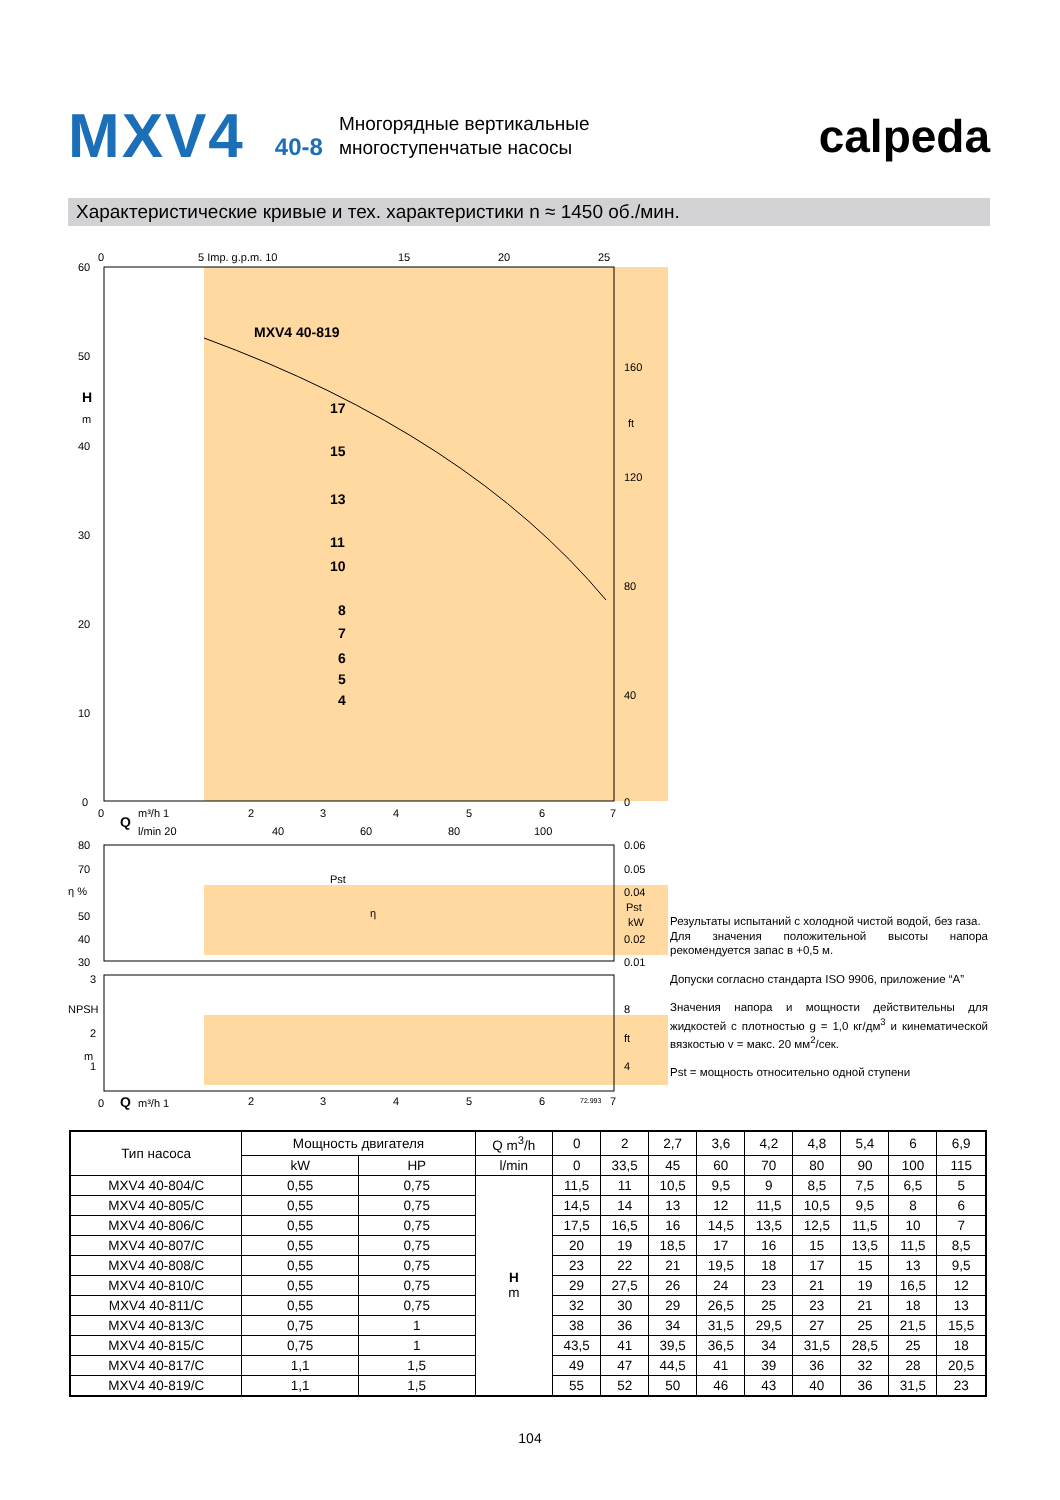MXV4 40-8 Многорядные вертикальные
многоступенчатые насосы calpeda
Характеристические кривые и тех. характеристики n ≈ 1450 об./мин.
60
50
40
30
20
10
0
H
m
0
5 Imp. g.p.m. 10
15
20
25
160
ft
120
80
40
0
MXV4 40-819
17
15
13
11
10
8
7
6
5
4
0
m³/h 1
2
3
4
5
6
7
Q
l/min 20
40
60
80
100
80
70
η %
50
40
30
Pst
η
0.06
0.05
0.04
Pst
kW
0.02
0.01
3
NPSH
2
m
1
8
ft
4
0
Q
m³/h 1
2
3
4
5
6
72.993
7
Результаты испытаний с холодной чистой водой, без газа.
Для значения положительной высоты напора рекомендуется запас в +0,5 м.
Допуски согласно стандарта ISO 9906, приложение “A”
Значения напора и мощности действительны для жидкостей с плотностью g = 1,0 кг/дм<sup>3</sup> и кинематической вязкостью v = макс. 20 мм<sup>2</sup>/сек.
Pst = мощность относительно одной ступени
| Тип насоса | Мощность двигателя | | Q m<sup>3</sup>/h | 0 | 2 | 2,7 | 3,6 | 4,2 | 4,8 | 5,4 | 6 | 6,9 |
| --- | --- | --- | --- | --- | --- | --- | --- | --- | --- | --- | --- | --- |
| | kW | HP | l/min | 0 | 33,5 | 45 | 60 | 70 | 80 | 90 | 100 | 115 |
| MXV4 40-804/C | 0,55 | 0,75 | H m | 11,5 | 11 | 10,5 | 9,5 | 9 | 8,5 | 7,5 | 6,5 | 5 |
| MXV4 40-805/C | 0,55 | 0,75 | | 14,5 | 14 | 13 | 12 | 11,5 | 10,5 | 9,5 | 8 | 6 |
| MXV4 40-806/C | 0,55 | 0,75 | | 17,5 | 16,5 | 16 | 14,5 | 13,5 | 12,5 | 11,5 | 10 | 7 |
| MXV4 40-807/C | 0,55 | 0,75 | | 20 | 19 | 18,5 | 17 | 16 | 15 | 13,5 | 11,5 | 8,5 |
| MXV4 40-808/C | 0,55 | 0,75 | | 23 | 22 | 21 | 19,5 | 18 | 17 | 15 | 13 | 9,5 |
| MXV4 40-810/C | 0,55 | 0,75 | | 29 | 27,5 | 26 | 24 | 23 | 21 | 19 | 16,5 | 12 |
| MXV4 40-811/C | 0,55 | 0,75 | | 32 | 30 | 29 | 26,5 | 25 | 23 | 21 | 18 | 13 |
| MXV4 40-813/C | 0,75 | 1 | | 38 | 36 | 34 | 31,5 | 29,5 | 27 | 25 | 21,5 | 15,5 |
| MXV4 40-815/C | 0,75 | 1 | | 43,5 | 41 | 39,5 | 36,5 | 34 | 31,5 | 28,5 | 25 | 18 |
| MXV4 40-817/C | 1,1 | 1,5 | | 49 | 47 | 44,5 | 41 | 39 | 36 | 32 | 28 | 20,5 |
| MXV4 40-819/C | 1,1 | 1,5 | | 55 | 52 | 50 | 46 | 43 | 40 | 36 | 31,5 | 23 |
104